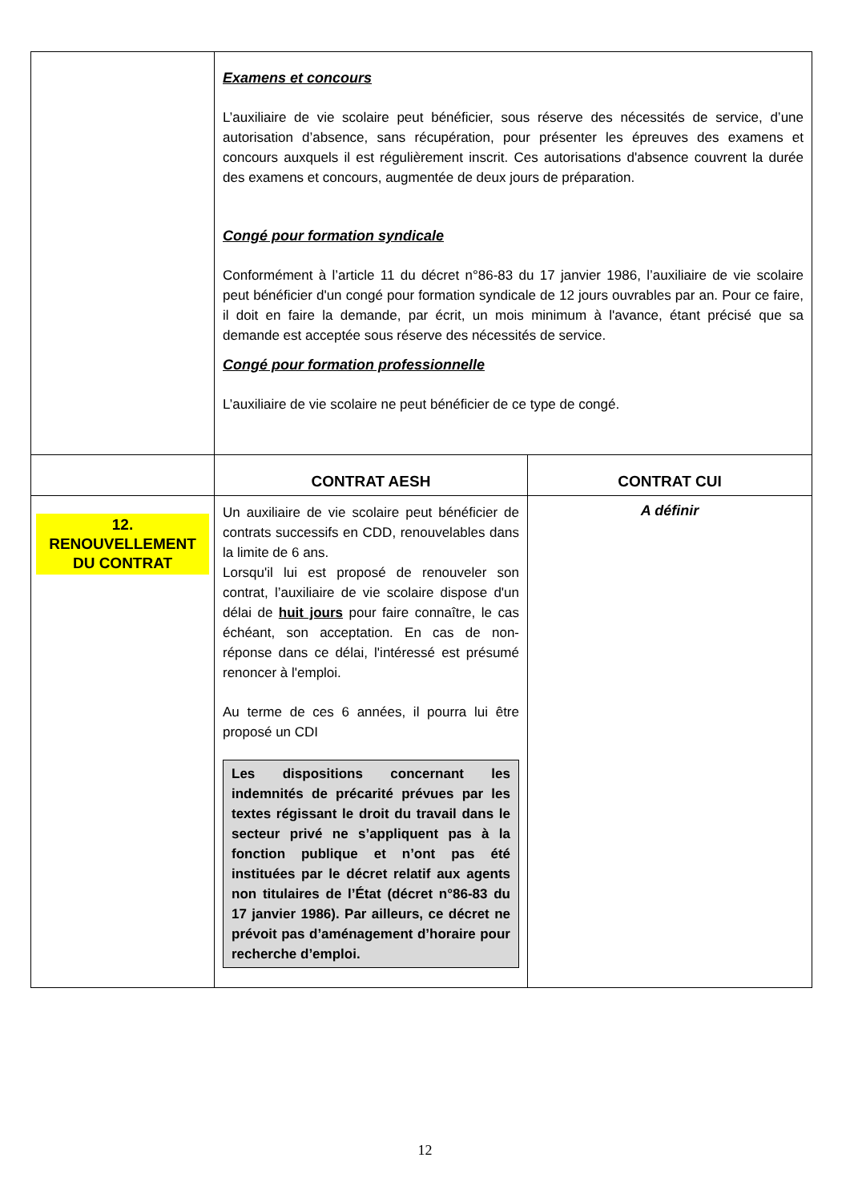| | Examens et concours L’auxiliaire de vie scolaire peut bénéficier, sous réserve des nécessités de service, d’une autorisation d’absence, sans récupération, pour présenter les épreuves des examens et concours auxquels il est régulièrement inscrit. Ces autorisations d'absence couvrent la durée des examens et concours, augmentée de deux jours de préparation. Congé pour formation syndicale Conformément à l’article 11 du décret n°86-83 du 17 janvier 1986, l’auxiliaire de vie scolaire peut bénéficier d'un congé pour formation syndicale de 12 jours ouvrables par an. Pour ce faire, il doit en faire la demande, par écrit, un mois minimum à l'avance, étant précisé que sa demande est acceptée sous réserve des nécessités de service. Congé pour formation professionnelle L’auxiliaire de vie scolaire ne peut bénéficier de ce type de congé. | |
| | CONTRAT AESH | CONTRAT CUI |
| 12. RENOUVELLEMENT DU CONTRAT | Un auxiliaire de vie scolaire peut bénéficier de contrats successifs en CDD, renouvelables dans la limite de 6 ans. Lorsqu'il lui est proposé de renouveler son contrat, l’auxiliaire de vie scolaire dispose d'un délai de huit jours pour faire connaître, le cas échéant, son acceptation. En cas de non-réponse dans ce délai, l'intéressé est présumé renoncer à l'emploi. Au terme de ces 6 années, il pourra lui être proposé un CDI Les dispositions concernant les indemnités de précarité prévues par les textes régissant le droit du travail dans le secteur privé ne s’appliquent pas à la fonction publique et n’ont pas été instituées par le décret relatif aux agents non titulaires de l’État (décret n°86-83 du 17 janvier 1986). Par ailleurs, ce décret ne prévoit pas d’aménagement d’horaire pour recherche d’emploi. | A définir |
12